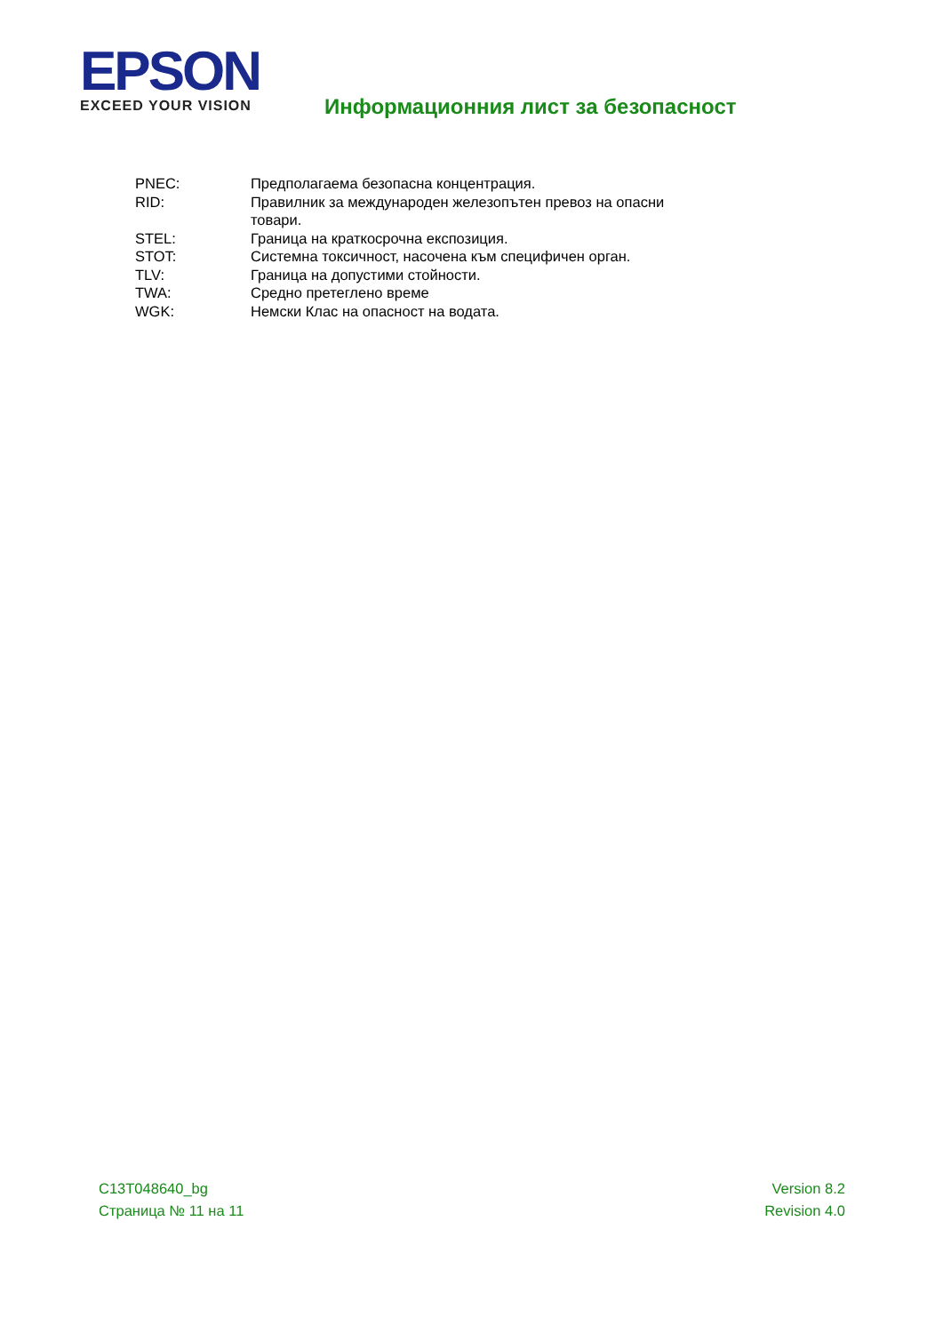EPSON
EXCEED YOUR VISION
Информационния лист за безопасност
| PNEC: | Предполагаема безопасна концентрация. |
| RID: | Правилник за международен железопътен превоз на опасни товари. |
| STEL: | Граница на краткосрочна експозиция. |
| STOT: | Системна токсичност, насочена към специфичен орган. |
| TLV: | Граница на допустими стойности. |
| TWA: | Средно претеглено време |
| WGK: | Немски Клас на опасност на водата. |
C13T048640_bg
Страница № 11 на 11
Version 8.2
Revision 4.0